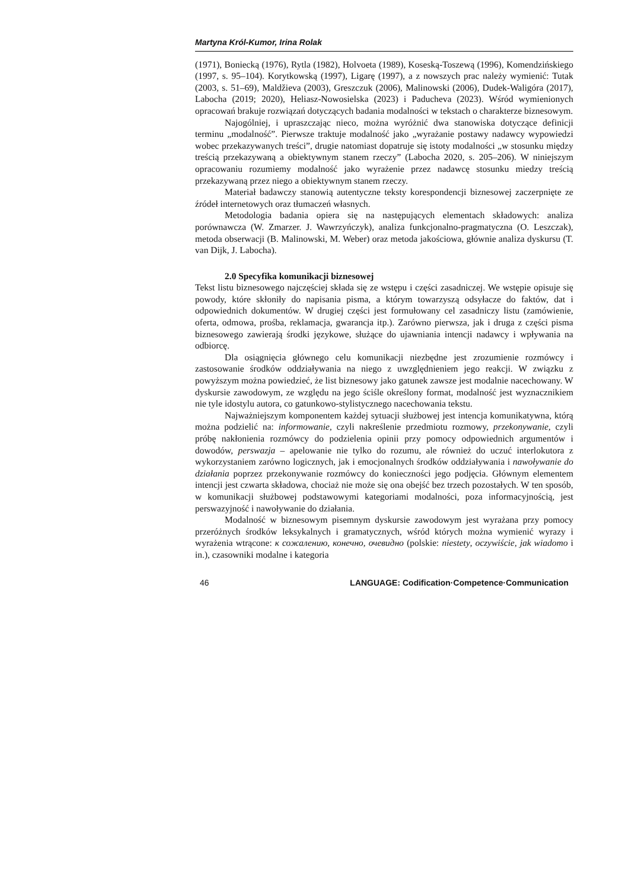Martyna Król-Kumor, Irina Rolak
(1971), Boniecką (1976), Rytla (1982), Holvoeta (1989), Koseską-Toszewą (1996), Komendzińskiego (1997, s. 95–104). Korytkowską (1997), Ligarę (1997), a z nowszych prac należy wymienić: Tutak (2003, s. 51–69), Maldžieva (2003), Greszczuk (2006), Malinowski (2006), Dudek-Waligóra (2017), Labocha (2019; 2020), Heliasz-Nowosielska (2023) i Paducheva (2023). Wśród wymienionych opracowań brakuje rozwiązań dotyczących badania modalności w tekstach o charakterze biznesowym.
Najogólniej, i upraszczając nieco, można wyróżnić dwa stanowiska dotyczące definicji terminu „modalność”. Pierwsze traktuje modalność jako „wyrażanie postawy nadawcy wypowiedzi wobec przekazywanych treści”, drugie natomiast dopatruje się istoty modalności „w stosunku między treścią przekazywaną a obiektywnym stanem rzeczy” (Labocha 2020, s. 205–206). W niniejszym opracowaniu rozumiemy modalność jako wyrażenie przez nadawcę stosunku miedzy treścią przekazywaną przez niego a obiektywnym stanem rzeczy.
Materiał badawczy stanowią autentyczne teksty korespondencji biznesowej zaczerpnięte ze źródeł internetowych oraz tłumaczeń własnych.
Metodologia badania opiera się na następujących elementach składowych: analiza porównawcza (W. Zmarzer. J. Wawrzyńczyk), analiza funkcjonalno-pragmatyczna (O. Leszczak), metoda obserwacji (B. Malinowski, M. Weber) oraz metoda jakościowa, głównie analiza dyskursu (T. van Dijk, J. Labocha).
2.0 Specyfika komunikacji biznesowej
Tekst listu biznesowego najczęściej składa się ze wstępu i części zasadniczej. We wstępie opisuje się powody, które skłoniły do napisania pisma, a którym towarzyszą odsyłacze do faktów, dat i odpowiednich dokumentów. W drugiej części jest formułowany cel zasadniczy listu (zamówienie, oferta, odmowa, prośba, reklamacja, gwarancja itp.). Zarówno pierwsza, jak i druga z części pisma biznesowego zawierają środki językowe, służące do ujawniania intencji nadawcy i wpływania na odbiorcę.
Dla osiągnięcia głównego celu komunikacji niezbędne jest zrozumienie rozmówcy i zastosowanie środków oddziaływania na niego z uwzględnieniem jego reakcji. W związku z powyższym można powiedzieć, że list biznesowy jako gatunek zawsze jest modalnie nacechowany. W dyskursie zawodowym, ze względu na jego ściśle określony format, modalność jest wyznacznikiem nie tyle idostylu autora, co gatunkowo-stylistycznego nacechowania tekstu.
Najważniejszym komponentem każdej sytuacji służbowej jest intencja komunikatywna, którą można podzielić na: informowanie, czyli nakreślenie przedmiotu rozmowy, przekonywanie, czyli próbę nakłonienia rozmówcy do podzielenia opinii przy pomocy odpowiednich argumentów i dowodów, perswazja – apelowanie nie tylko do rozumu, ale również do uczuć interlokutora z wykorzystaniem zarówno logicznych, jak i emocjonalnych środków oddziaływania i nawoływanie do działania poprzez przekonywanie rozmówcy do konieczności jego podjęcia. Głównym elementem intencji jest czwarta składowa, chociaż nie może się ona obejść bez trzech pozostałych. W ten sposób, w komunikacji służbowej podstawowymi kategoriami modalności, poza informacyjnością, jest perswazyjność i nawoływanie do działania.
Modalność w biznesowym pisemnym dyskursie zawodowym jest wyrażana przy pomocy przeróżnych środków leksykalnych i gramatycznych, wśród których można wymienić wyrazy i wyrażenia wtrącone: к сожалению, конечно, очевидно (polskie: niestety, oczywiście, jak wiadomo i in.), czasowniki modalne i kategoria
46 LANGUAGE: Codification·Competence·Communication